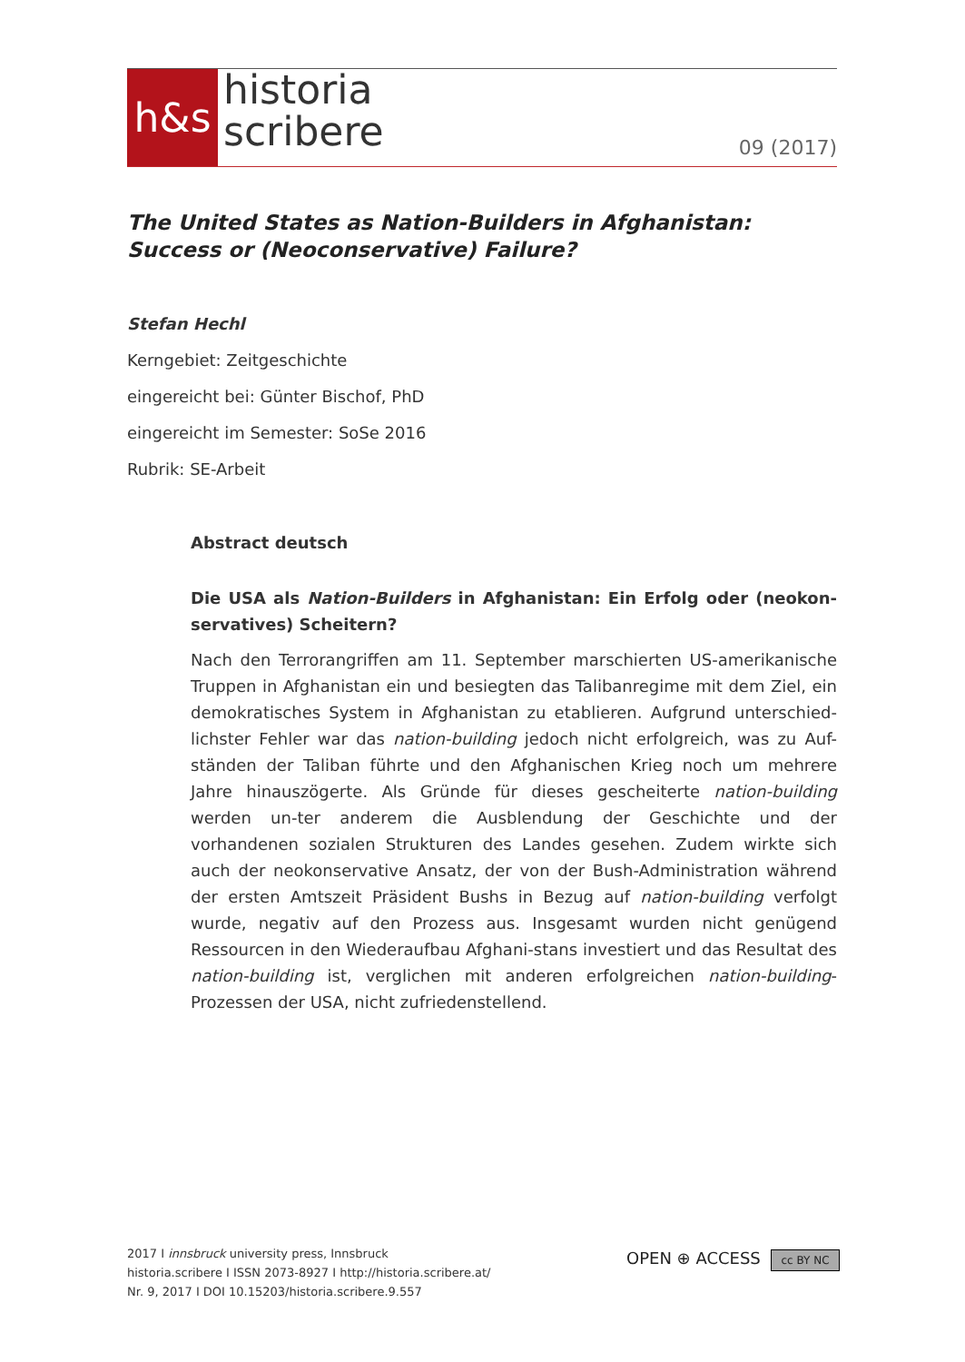h&s
historia
scribere
09 (2017)
The United States as Nation-Builders in Afghanistan:
Success or (Neoconservative) Failure?
Stefan Hechl
Kerngebiet: Zeitgeschichte
eingereicht bei: Günter Bischof, PhD
eingereicht im Semester: SoSe 2016
Rubrik: SE-Arbeit
Abstract deutsch
Die USA als Nation-Builders in Afghanistan: Ein Erfolg oder (neokon-servatives) Scheitern?
Nach den Terrorangriffen am 11. September marschierten US-amerikanische Truppen in Afghanistan ein und besiegten das Talibanregime mit dem Ziel, ein demokratisches System in Afghanistan zu etablieren. Aufgrund unterschied-lichster Fehler war das nation-building jedoch nicht erfolgreich, was zu Auf-ständen der Taliban führte und den Afghanischen Krieg noch um mehrere Jahre hinauszögerte. Als Gründe für dieses gescheiterte nation-building werden un-ter anderem die Ausblendung der Geschichte und der vorhandenen sozialen Strukturen des Landes gesehen. Zudem wirkte sich auch der neokonservative Ansatz, der von der Bush-Administration während der ersten Amtszeit Präsident Bushs in Bezug auf nation-building verfolgt wurde, negativ auf den Prozess aus. Insgesamt wurden nicht genügend Ressourcen in den Wiederaufbau Afghani-stans investiert und das Resultat des nation-building ist, verglichen mit anderen erfolgreichen nation-building-Prozessen der USA, nicht zufriedenstellend.
2017 I innsbruck university press, Innsbruck
historia.scribere I ISSN 2073-8927 I http://historia.scribere.at/
Nr. 9, 2017 I DOI 10.15203/historia.scribere.9.557
OPEN ⊕ ACCESS cc BY NC